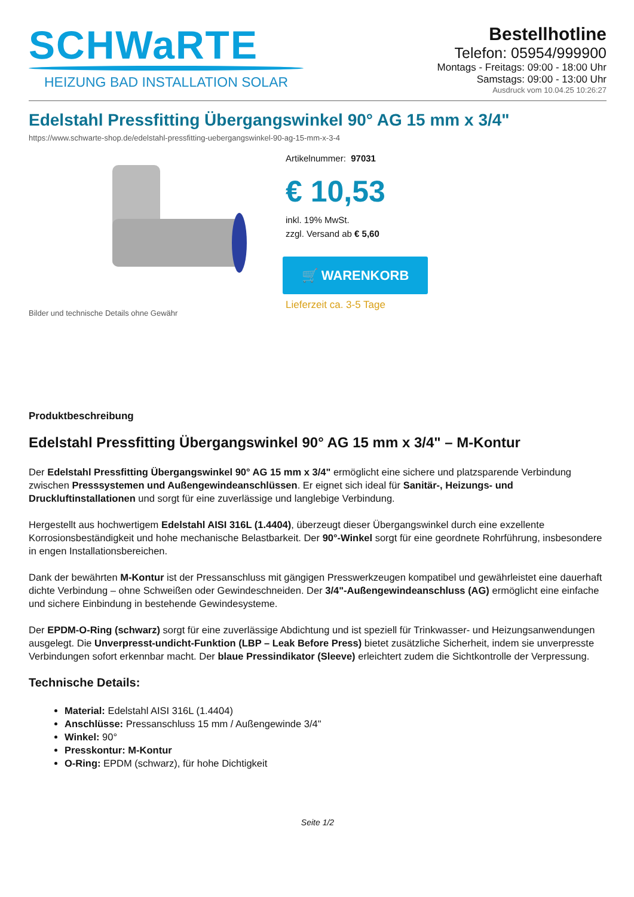SCHWaRTE
HEIZUNG BAD INSTALLATION SOLAR
Bestellhotline
Telefon: 05954/999900
Montags - Freitags: 09:00 - 18:00 Uhr
Samstags: 09:00 - 13:00 Uhr
Ausdruck vom 10.04.25 10:26:27
Edelstahl Pressfitting Übergangswinkel 90° AG 15 mm x 3/4"
https://www.schwarte-shop.de/edelstahl-pressfitting-uebergangswinkel-90-ag-15-mm-x-3-4
Bilder und technische Details ohne Gewähr
Artikelnummer: 97031
€ 10,53
inkl. 19% MwSt.
zzgl. Versand ab € 5,60
🛒 WARENKORB
Lieferzeit ca. 3-5 Tage
Produktbeschreibung
Edelstahl Pressfitting Übergangswinkel 90° AG 15 mm x 3/4" – M-Kontur
Der Edelstahl Pressfitting Übergangswinkel 90° AG 15 mm x 3/4" ermöglicht eine sichere und platzsparende Verbindung zwischen Presssystemen und Außengewindeanschlüssen. Er eignet sich ideal für Sanitär-, Heizungs- und Druckluftinstallationen und sorgt für eine zuverlässige und langlebige Verbindung.
Hergestellt aus hochwertigem Edelstahl AISI 316L (1.4404), überzeugt dieser Übergangswinkel durch eine exzellente Korrosionsbeständigkeit und hohe mechanische Belastbarkeit. Der 90°-Winkel sorgt für eine geordnete Rohrführung, insbesondere in engen Installationsbereichen.
Dank der bewährten M-Kontur ist der Pressanschluss mit gängigen Presswerkzeugen kompatibel und gewährleistet eine dauerhaft dichte Verbindung – ohne Schweißen oder Gewindeschneiden. Der 3/4"-Außengewindeanschluss (AG) ermöglicht eine einfache und sichere Einbindung in bestehende Gewindesysteme.
Der EPDM-O-Ring (schwarz) sorgt für eine zuverlässige Abdichtung und ist speziell für Trinkwasser- und Heizungsanwendungen ausgelegt. Die Unverpresst-undicht-Funktion (LBP – Leak Before Press) bietet zusätzliche Sicherheit, indem sie unverpresste Verbindungen sofort erkennbar macht. Der blaue Pressindikator (Sleeve) erleichtert zudem die Sichtkontrolle der Verpressung.
Technische Details:
Material: Edelstahl AISI 316L (1.4404)
Anschlüsse: Pressanschluss 15 mm / Außengewinde 3/4"
Winkel: 90°
Presskontur: M-Kontur
O-Ring: EPDM (schwarz), für hohe Dichtigkeit
Seite 1/2